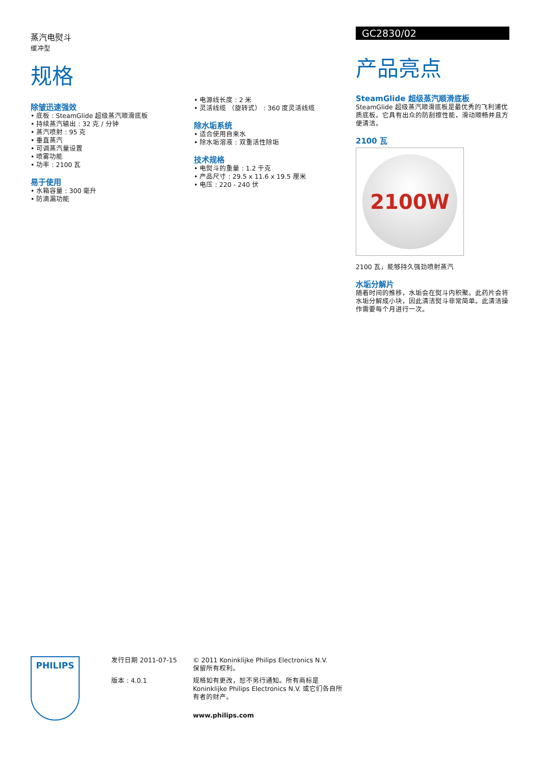蒸汽电熨斗
缓冲型
规格
除皱迅速强效
• 底板 : SteamGlide 超级蒸汽顺滑底板
• 持续蒸汽输出 : 32 克 / 分钟
• 蒸汽喷射 : 95 克
• 垂直蒸汽
• 可调蒸汽量设置
• 喷雾功能
• 功率 : 2100 瓦
易于使用
• 水箱容量 : 300 毫升
• 防滴漏功能
• 电源线长度 : 2 米
• 灵活线缆 （旋转式） : 360 度灵活线缆
除水垢系统
• 适合使用自来水
• 除水垢溶液 : 双重活性除垢
技术规格
• 电熨斗的重量 : 1.2 千克
• 产品尺寸 : 29.5 x 11.6 x 19.5 厘米
• 电压 : 220 - 240 伏
GC2830/02
产品亮点
SteamGlide 超级蒸汽顺滑底板
SteamGlide 超级蒸汽顺滑底板是最优秀的飞利浦优质底板。它具有出众的防刮擦性能，滑动顺畅并且方便清洁。
2100 瓦
2100W
2100 瓦，能够持久强劲喷射蒸汽
水垢分解片
随着时间的推移，水垢会在熨斗内积聚。此药片会将水垢分解成小块，因此清洁熨斗非常简单。此清洁操作需要每个月进行一次。
PHILIPS
发行日期 2011-07-15
版本 : 4.0.1
© 2011 Koninklijke Philips Electronics N.V.
保留所有权利。
规格如有更改，恕不另行通知。所有商标是 Koninklijke Philips Electronics N.V. 或它们各自所有者的财产。
www.philips.com